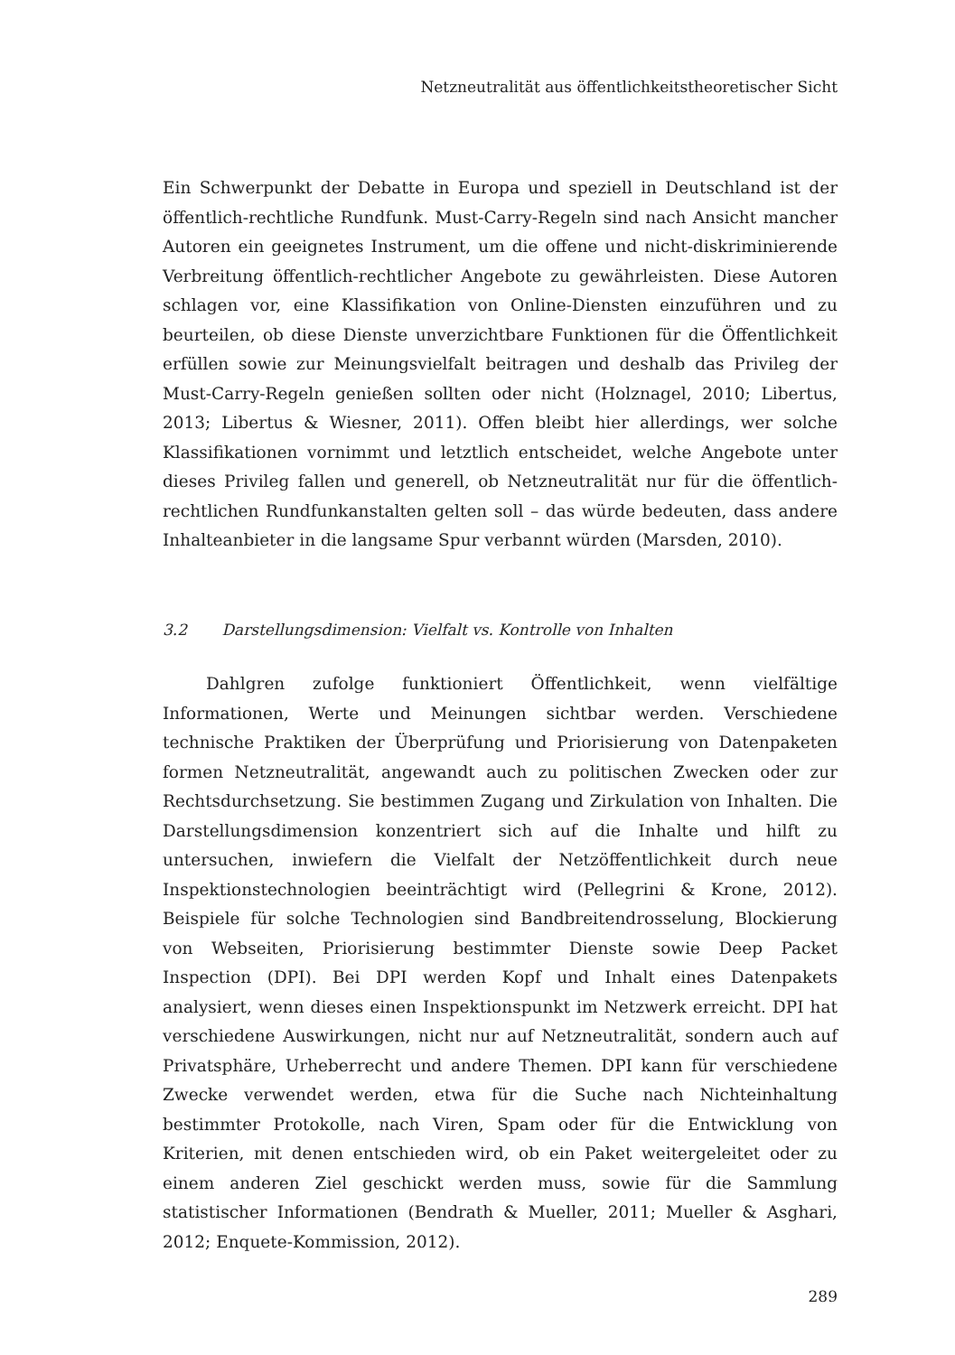Netzneutralität aus öffentlichkeitstheoretischer Sicht
Ein Schwerpunkt der Debatte in Europa und speziell in Deutschland ist der öffentlich-rechtliche Rundfunk. Must-Carry-Regeln sind nach Ansicht mancher Autoren ein geeignetes Instrument, um die offene und nicht-diskriminierende Verbreitung öffentlich-rechtlicher Angebote zu gewährleisten. Diese Autoren schlagen vor, eine Klassifikation von Online-Diensten einzuführen und zu beurteilen, ob diese Dienste unverzichtbare Funktionen für die Öffentlichkeit erfüllen sowie zur Meinungsvielfalt beitragen und deshalb das Privileg der Must-Carry-Regeln genießen sollten oder nicht (Holznagel, 2010; Libertus, 2013; Libertus & Wiesner, 2011). Offen bleibt hier allerdings, wer solche Klassifikationen vornimmt und letztlich entscheidet, welche Angebote unter dieses Privileg fallen und generell, ob Netzneutralität nur für die öffentlich-rechtlichen Rundfunkanstalten gelten soll – das würde bedeuten, dass andere Inhalteanbieter in die langsame Spur verbannt würden (Marsden, 2010).
3.2 Darstellungsdimension: Vielfalt vs. Kontrolle von Inhalten
Dahlgren zufolge funktioniert Öffentlichkeit, wenn vielfältige Informationen, Werte und Meinungen sichtbar werden. Verschiedene technische Praktiken der Überprüfung und Priorisierung von Datenpaketen formen Netzneutralität, angewandt auch zu politischen Zwecken oder zur Rechtsdurchsetzung. Sie bestimmen Zugang und Zirkulation von Inhalten. Die Darstellungsdimension konzentriert sich auf die Inhalte und hilft zu untersuchen, inwiefern die Vielfalt der Netzöffentlichkeit durch neue Inspektionstechnologien beeinträchtigt wird (Pellegrini & Krone, 2012). Beispiele für solche Technologien sind Bandbreitendrosselung, Blockierung von Webseiten, Priorisierung bestimmter Dienste sowie Deep Packet Inspection (DPI). Bei DPI werden Kopf und Inhalt eines Datenpakets analysiert, wenn dieses einen Inspektionspunkt im Netzwerk erreicht. DPI hat verschiedene Auswirkungen, nicht nur auf Netzneutralität, sondern auch auf Privatsphäre, Urheberrecht und andere Themen. DPI kann für verschiedene Zwecke verwendet werden, etwa für die Suche nach Nichteinhaltung bestimmter Protokolle, nach Viren, Spam oder für die Entwicklung von Kriterien, mit denen entschieden wird, ob ein Paket weitergeleitet oder zu einem anderen Ziel geschickt werden muss, sowie für die Sammlung statistischer Informationen (Bendrath & Mueller, 2011; Mueller & Asghari, 2012; Enquete-Kommission, 2012).
289